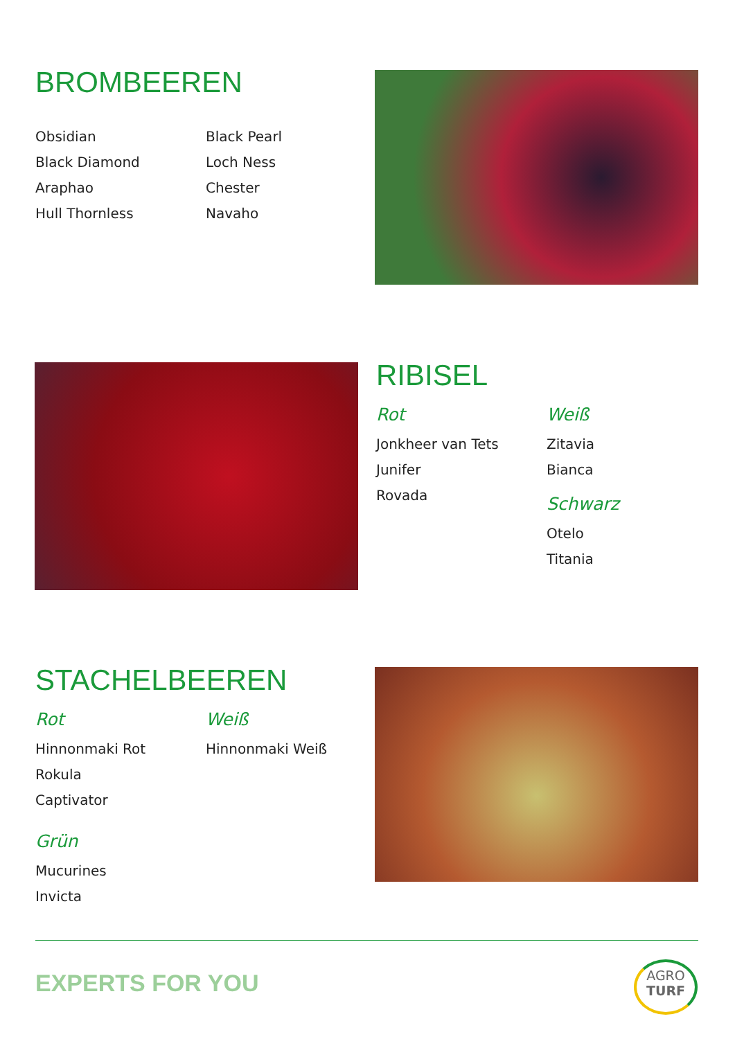BROMBEEREN
Obsidian
Black Diamond
Araphao
Hull Thornless
Black Pearl
Loch Ness
Chester
Navaho
RIBISEL
Rot
Jonkheer van Tets
Junifer
Rovada
Weiß
Zitavia
Bianca
Schwarz
Otelo
Titania
STACHELBEEREN
Rot
Hinnonmaki Rot
Rokula
Captivator
Grün
Mucurines
Invicta
Weiß
Hinnonmaki Weiß
EXPERTS FOR YOU
AGRO
TURF